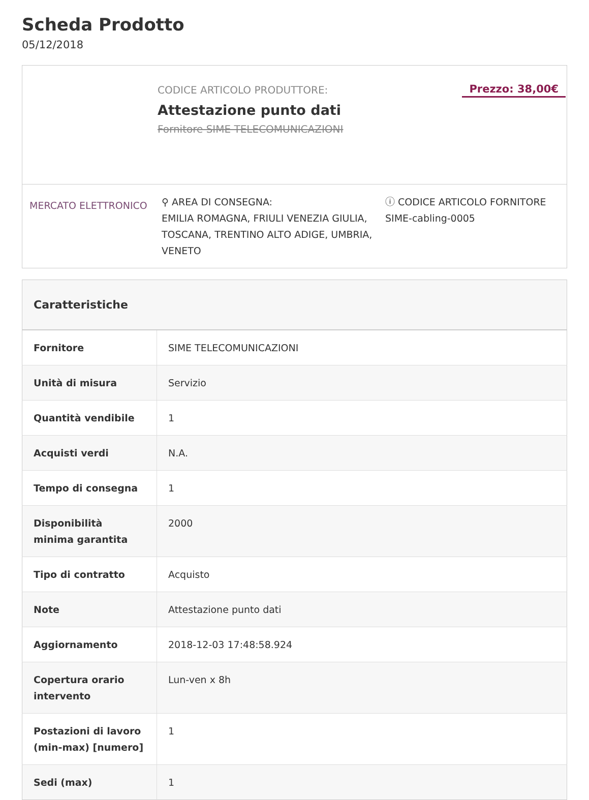Scheda Prodotto
05/12/2018
CODICE ARTICOLO PRODUTTORE:
Attestazione punto dati
Fornitore SIME TELECOMUNICAZIONI
Prezzo: 38,00€
MERCATO ELETTRONICO
⚲ AREA DI CONSEGNA:
EMILIA ROMAGNA, FRIULI VENEZIA GIULIA, TOSCANA, TRENTINO ALTO ADIGE, UMBRIA, VENETO
ⓘ CODICE ARTICOLO FORNITORE
SIME-cabling-0005
| Caratteristiche | |
| --- | --- |
| Fornitore | SIME TELECOMUNICAZIONI |
| Unità di misura | Servizio |
| Quantità vendibile | 1 |
| Acquisti verdi | N.A. |
| Tempo di consegna | 1 |
| Disponibilità minima garantita | 2000 |
| Tipo di contratto | Acquisto |
| Note | Attestazione punto dati |
| Aggiornamento | 2018-12-03 17:48:58.924 |
| Copertura orario intervento | Lun-ven x 8h |
| Postazioni di lavoro (min-max) [numero] | 1 |
| Sedi (max) | 1 |